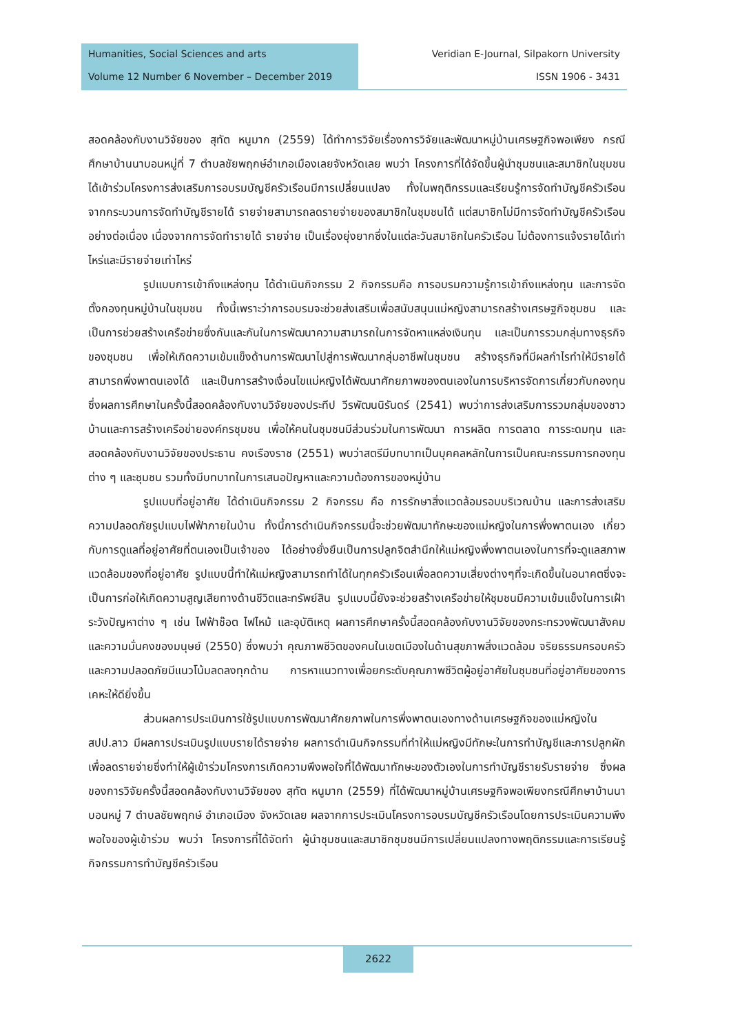Humanities, Social Sciences and arts
Volume 12 Number 6 November – December 2019
Veridian E-Journal, Silpakorn University
ISSN 1906 - 3431
สอดคล้องกับงานวิจัยของ สุทัต หนูมาก (2559) ได้ทำการวิจัยเรื่องการวิจัยและพัฒนาหมู่บ้านเศรษฐกิจพอเพียง กรณีศึกษาบ้านนาบอนหมู่ที่ 7 ตำบลชัยพฤกษ์อำเภอเมืองเลยจังหวัดเลย พบว่า โครงการที่ได้จัดขึ้นผู้นำชุมชนและสมาชิกในชุมชนได้เข้าร่วมโครงการส่งเสริมการอบรมบัญชีครัวเรือนมีการเปลี่ยนแปลง ทั้งในพฤติกรรมและเรียนรู้การจัดทำบัญชีครัวเรือน จากกระบวนการจัดทำบัญชีรายได้ รายจ่ายสามารถลดรายจ่ายของสมาชิกในชุมชนได้ แต่สมาชิกไม่มีการจัดทำบัญชีครัวเรือนอย่างต่อเนื่อง เนื่องจากการจัดทำรายได้ รายจ่าย เป็นเรื่องยุ่งยากซึ่งในแต่ละวันสมาชิกในครัวเรือน ไม่ต้องการแจ้งรายได้เท่าไหร่และมีรายจ่ายเท่าไหร่
รูปแบบการเข้าถึงแหล่งทุน ได้ดำเนินกิจกรรม 2 กิจกรรมคือ การอบรมความรู้การเข้าถึงแหล่งทุน และการจัดตั้งกองทุนหมู่บ้านในชุมชน ทั้งนี้เพราะว่าการอบรมจะช่วยส่งเสริมเพื่อสนับสนุนแม่หญิงสามารถสร้างเศรษฐกิจชุมชน และเป็นการช่วยสร้างเครือข่ายซึ่งกันและกันในการพัฒนาความสามารถในการจัดหาแหล่งเงินทุน และเป็นการรวมกลุ่มทางธุรกิจของชุมชน เพื่อให้เกิดความเข้มแข็งด้านการพัฒนาไปสู่การพัฒนากลุ่มอาชีพในชุมชน สร้างธุรกิจที่มีผลกำไรทำให้มีรายได้สามารถพึ่งพาตนเองได้ และเป็นการสร้างเงื่อนไขแม่หญิงได้พัฒนาศักยภาพของตนเองในการบริหารจัดการเกี่ยวกับกองทุน ซึ่งผลการศึกษาในครั้งนี้สอดคล้องกับงานวิจัยของประทีป วีรพัฒนนิรันดร์ (2541) พบว่าการส่งเสริมการรวมกลุ่มของชาวบ้านและการสร้างเครือข่ายองค์กรชุมชน เพื่อให้คนในชุมชนมีส่วนร่วมในการพัฒนา การผลิต การตลาด การระดมทุน และสอดคล้องกับงานวิจัยของประธาน คงเรืองราช (2551) พบว่าสตรีมีบทบาทเป็นบุคคลหลักในการเป็นคณะกรรมการกองทุนต่าง ๆ และชุมชน รวมทั้งมีบทบาทในการเสนอปัญหาและความต้องการของหมู่บ้าน
รูปแบบที่อยู่อาศัย ได้ดำเนินกิจกรรม 2 กิจกรรม คือ การรักษาสิ่งแวดล้อมรอบบริเวณบ้าน และการส่งเสริมความปลอดภัยรูปแบบไฟฟ้าภายในบ้าน ทั้งนี้การดำเนินกิจกรรมนี้จะช่วยพัฒนาทักษะของแม่หญิงในการพึ่งพาตนเอง เกี่ยวกับการดูแลที่อยู่อาศัยที่ตนเองเป็นเจ้าของ ได้อย่างยั่งยืนเป็นการปลูกจิตสำนึกให้แม่หญิงพึ่งพาตนเองในการที่จะดูแลสภาพแวดล้อมของที่อยู่อาศัย รูปแบบนี้ทำให้แม่หญิงสามารถทำได้ในทุกครัวเรือนเพื่อลดความเสี่ยงต่างๆที่จะเกิดขึ้นในอนาคตซึ่งจะเป็นการก่อให้เกิดความสูญเสียทางด้านชีวิตและทรัพย์สิน รูปแบบนี้ยังจะช่วยสร้างเครือข่ายให้ชุมชนมีความเข้มแข็งในการเฝ้าระวังปัญหาต่าง ๆ เช่น ไฟฟ้าช๊อต ไฟไหม้ และอุบัติเหตุ ผลการศึกษาครั้งนี้สอดคล้องกับงานวิจัยของกระทรวงพัฒนาสังคมและความมั่นคงของมนุษย์ (2550) ซึ่งพบว่า คุณภาพชีวิตของคนในเขตเมืองในด้านสุขภาพสิ่งแวดล้อม จริยธรรมครอบครัวและความปลอดภัยมีแนวโน้มลดลงทุกด้าน การหาแนวทางเพื่อยกระดับคุณภาพชีวิตผู้อยู่อาศัยในชุมชนที่อยู่อาศัยของการเคหะให้ดียิ่งขึ้น
ส่วนผลการประเมินการใช้รูปแบบการพัฒนาศักยภาพในการพึ่งพาตนเองทางด้านเศรษฐกิจของแม่หญิงในสปป.ลาว มีผลการประเมินรูปแบบรายได้รายจ่าย ผลการดำเนินกิจกรรมที่ทำให้แม่หญิงมีทักษะในการทำบัญชีและการปลูกผักเพื่อลดรายจ่ายซึ่งทำให้ผู้เข้าร่วมโครงการเกิดความพึงพอใจที่ได้พัฒนาทักษะของตัวเองในการทำบัญชีรายรับรายจ่าย ซึ่งผลของการวิจัยครั้งนี้สอดคล้องกับงานวิจัยของ สุทัต หนูมาก (2559) ที่ได้พัฒนาหมู่บ้านเศรษฐกิจพอเพียงกรณีศึกษาบ้านนาบอนหมู่ 7 ตำบลชัยพฤกษ์ อำเภอเมือง จังหวัดเลย ผลจากการประเมินโครงการอบรมบัญชีครัวเรือนโดยการประเมินความพึงพอใจของผู้เข้าร่วม พบว่า โครงการที่ได้จัดทำ ผู้นำชุมชนและสมาชิกชุมชนมีการเปลี่ยนแปลงทางพฤติกรรมและการเรียนรู้กิจกรรมการทำบัญชีครัวเรือน
2622